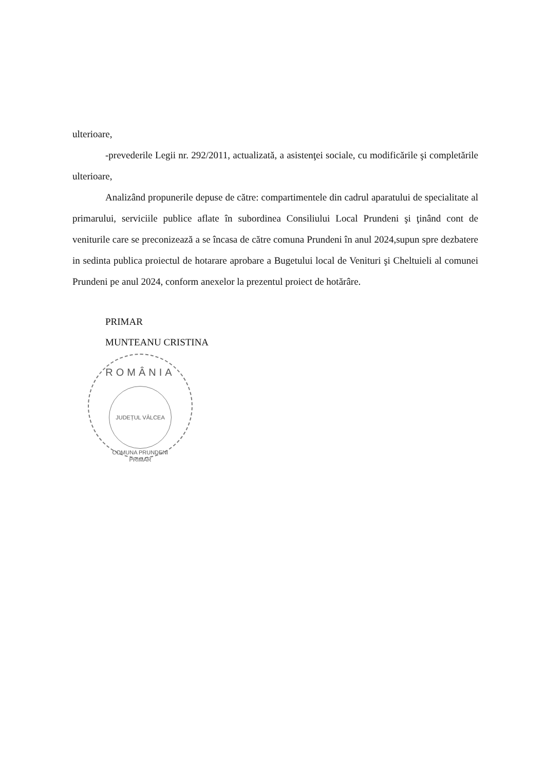ulterioare,
-prevederile Legii nr. 292/2011, actualizată, a asistenţei sociale, cu modificările şi completările ulterioare,
Analizând propunerile depuse de către: compartimentele din cadrul aparatului de specialitate al primarului, serviciile publice aflate în subordinea Consiliului Local Prundeni şi ţinând cont de veniturile care se preconizează a se încasa de către comuna Prundeni în anul 2024,supun spre dezbatere in sedinta publica proiectul de hotarare aprobare a Bugetului local de Venituri şi Cheltuieli al comunei Prundeni pe anul 2024, conform anexelor la prezentul proiect de hotărâre.
PRIMAR
MUNTEANU CRISTINA
ROMÂNIA
JUDEȚUL VÂLCEA
COMUNA PRUNDENI
PRIMAR